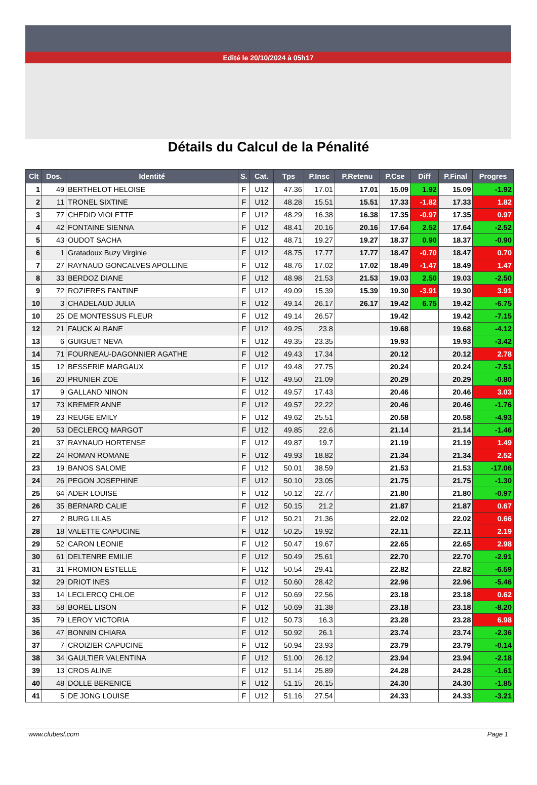Edité le 20/10/2024 à 05h17
Détails du Calcul de la Pénalité
| Clt | Dos. | Identité | S. | Cat. | Tps | P.Insc | P.Retenu | P.Cse | Diff | P.Final | Progres |
| --- | --- | --- | --- | --- | --- | --- | --- | --- | --- | --- | --- |
| 1 | 49 | BERTHELOT HELOISE | F | U12 | 47.36 | 17.01 | 17.01 | 15.09 | 1.92 | 15.09 | -1.92 |
| 2 | 11 | TRONEL SIXTINE | F | U12 | 48.28 | 15.51 | 15.51 | 17.33 | -1.82 | 17.33 | 1.82 |
| 3 | 77 | CHEDID VIOLETTE | F | U12 | 48.29 | 16.38 | 16.38 | 17.35 | -0.97 | 17.35 | 0.97 |
| 4 | 42 | FONTAINE SIENNA | F | U12 | 48.41 | 20.16 | 20.16 | 17.64 | 2.52 | 17.64 | -2.52 |
| 5 | 43 | OUDOT SACHA | F | U12 | 48.71 | 19.27 | 19.27 | 18.37 | 0.90 | 18.37 | -0.90 |
| 6 | 1 | Gratadoux Buzy Virginie | F | U12 | 48.75 | 17.77 | 17.77 | 18.47 | -0.70 | 18.47 | 0.70 |
| 7 | 27 | RAYNAUD GONCALVES APOLLINE | F | U12 | 48.76 | 17.02 | 17.02 | 18.49 | -1.47 | 18.49 | 1.47 |
| 8 | 33 | BERDOZ DIANE | F | U12 | 48.98 | 21.53 | 21.53 | 19.03 | 2.50 | 19.03 | -2.50 |
| 9 | 72 | ROZIERES FANTINE | F | U12 | 49.09 | 15.39 | 15.39 | 19.30 | -3.91 | 19.30 | 3.91 |
| 10 | 3 | CHADELAUD JULIA | F | U12 | 49.14 | 26.17 | 26.17 | 19.42 | 6.75 | 19.42 | -6.75 |
| 10 | 25 | DE MONTESSUS FLEUR | F | U12 | 49.14 | 26.57 | | 19.42 | | 19.42 | -7.15 |
| 12 | 21 | FAUCK ALBANE | F | U12 | 49.25 | 23.8 | | 19.68 | | 19.68 | -4.12 |
| 13 | 6 | GUIGUET NEVA | F | U12 | 49.35 | 23.35 | | 19.93 | | 19.93 | -3.42 |
| 14 | 71 | FOURNEAU-DAGONNIER AGATHE | F | U12 | 49.43 | 17.34 | | 20.12 | | 20.12 | 2.78 |
| 15 | 12 | BESSERIE MARGAUX | F | U12 | 49.48 | 27.75 | | 20.24 | | 20.24 | -7.51 |
| 16 | 20 | PRUNIER ZOE | F | U12 | 49.50 | 21.09 | | 20.29 | | 20.29 | -0.80 |
| 17 | 9 | GALLAND NINON | F | U12 | 49.57 | 17.43 | | 20.46 | | 20.46 | 3.03 |
| 17 | 73 | KREMER ANNE | F | U12 | 49.57 | 22.22 | | 20.46 | | 20.46 | -1.76 |
| 19 | 23 | REUGE EMILY | F | U12 | 49.62 | 25.51 | | 20.58 | | 20.58 | -4.93 |
| 20 | 53 | DECLERCQ MARGOT | F | U12 | 49.85 | 22.6 | | 21.14 | | 21.14 | -1.46 |
| 21 | 37 | RAYNAUD HORTENSE | F | U12 | 49.87 | 19.7 | | 21.19 | | 21.19 | 1.49 |
| 22 | 24 | ROMAN ROMANE | F | U12 | 49.93 | 18.82 | | 21.34 | | 21.34 | 2.52 |
| 23 | 19 | BANOS SALOME | F | U12 | 50.01 | 38.59 | | 21.53 | | 21.53 | -17.06 |
| 24 | 26 | PEGON JOSEPHINE | F | U12 | 50.10 | 23.05 | | 21.75 | | 21.75 | -1.30 |
| 25 | 64 | ADER LOUISE | F | U12 | 50.12 | 22.77 | | 21.80 | | 21.80 | -0.97 |
| 26 | 35 | BERNARD CALIE | F | U12 | 50.15 | 21.2 | | 21.87 | | 21.87 | 0.67 |
| 27 | 2 | BURG LILAS | F | U12 | 50.21 | 21.36 | | 22.02 | | 22.02 | 0.66 |
| 28 | 18 | VALETTE CAPUCINE | F | U12 | 50.25 | 19.92 | | 22.11 | | 22.11 | 2.19 |
| 29 | 52 | CARON LEONIE | F | U12 | 50.47 | 19.67 | | 22.65 | | 22.65 | 2.98 |
| 30 | 61 | DELTENRE EMILIE | F | U12 | 50.49 | 25.61 | | 22.70 | | 22.70 | -2.91 |
| 31 | 31 | FROMION ESTELLE | F | U12 | 50.54 | 29.41 | | 22.82 | | 22.82 | -6.59 |
| 32 | 29 | DRIOT INES | F | U12 | 50.60 | 28.42 | | 22.96 | | 22.96 | -5.46 |
| 33 | 14 | LECLERCQ CHLOE | F | U12 | 50.69 | 22.56 | | 23.18 | | 23.18 | 0.62 |
| 33 | 58 | BOREL LISON | F | U12 | 50.69 | 31.38 | | 23.18 | | 23.18 | -8.20 |
| 35 | 79 | LEROY VICTORIA | F | U12 | 50.73 | 16.3 | | 23.28 | | 23.28 | 6.98 |
| 36 | 47 | BONNIN CHIARA | F | U12 | 50.92 | 26.1 | | 23.74 | | 23.74 | -2.36 |
| 37 | 7 | CROIZIER CAPUCINE | F | U12 | 50.94 | 23.93 | | 23.79 | | 23.79 | -0.14 |
| 38 | 34 | GAULTIER VALENTINA | F | U12 | 51.00 | 26.12 | | 23.94 | | 23.94 | -2.18 |
| 39 | 13 | CROS ALINE | F | U12 | 51.14 | 25.89 | | 24.28 | | 24.28 | -1.61 |
| 40 | 48 | DOLLE BERENICE | F | U12 | 51.15 | 26.15 | | 24.30 | | 24.30 | -1.85 |
| 41 | 5 | DE JONG LOUISE | F | U12 | 51.16 | 27.54 | | 24.33 | | 24.33 | -3.21 |
www.clubesf.com Page 1